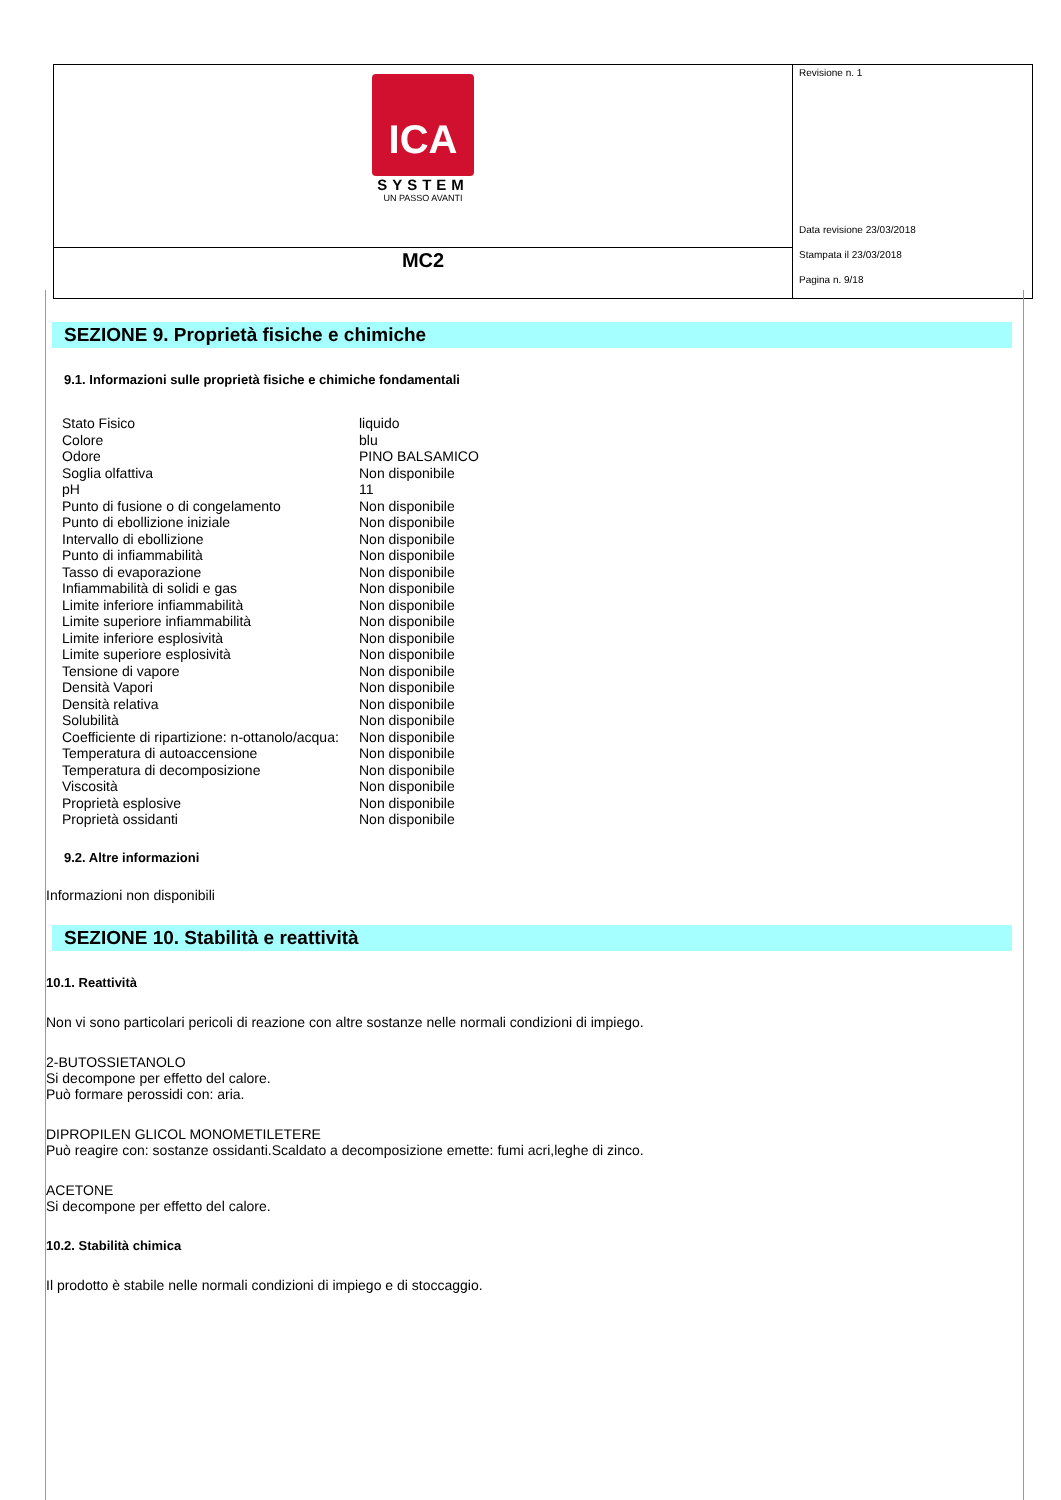| ICA SYSTEM UN PASSO AVANTI | Revisione n. 1 Data revisione 23/03/2018 Stampata il 23/03/2018 Pagina n. 9/18 |
| MC2 | |
SEZIONE 9. Proprietà fisiche e chimiche
9.1. Informazioni sulle proprietà fisiche e chimiche fondamentali
| Stato Fisico | liquido |
| Colore | blu |
| Odore | PINO BALSAMICO |
| Soglia olfattiva | Non disponibile |
| pH | 11 |
| Punto di fusione o di congelamento | Non disponibile |
| Punto di ebollizione iniziale | Non disponibile |
| Intervallo di ebollizione | Non disponibile |
| Punto di infiammabilità | Non disponibile |
| Tasso di evaporazione | Non disponibile |
| Infiammabilità di solidi e gas | Non disponibile |
| Limite inferiore infiammabilità | Non disponibile |
| Limite superiore infiammabilità | Non disponibile |
| Limite inferiore esplosività | Non disponibile |
| Limite superiore esplosività | Non disponibile |
| Tensione di vapore | Non disponibile |
| Densità Vapori | Non disponibile |
| Densità relativa | Non disponibile |
| Solubilità | Non disponibile |
| Coefficiente di ripartizione: n-ottanolo/acqua: | Non disponibile |
| Temperatura di autoaccensione | Non disponibile |
| Temperatura di decomposizione | Non disponibile |
| Viscosità | Non disponibile |
| Proprietà esplosive | Non disponibile |
| Proprietà ossidanti | Non disponibile |
9.2. Altre informazioni
Informazioni non disponibili
SEZIONE 10. Stabilità e reattività
10.1. Reattività
Non vi sono particolari pericoli di reazione con altre sostanze nelle normali condizioni di impiego.
2-BUTOSSIETANOLO
Si decompone per effetto del calore.
Può formare perossidi con: aria.
DIPROPILEN GLICOL MONOMETILETERE
Può reagire con: sostanze ossidanti.Scaldato a decomposizione emette: fumi acri,leghe di zinco.
ACETONE
Si decompone per effetto del calore.
10.2. Stabilità chimica
Il prodotto è stabile nelle normali condizioni di impiego e di stoccaggio.